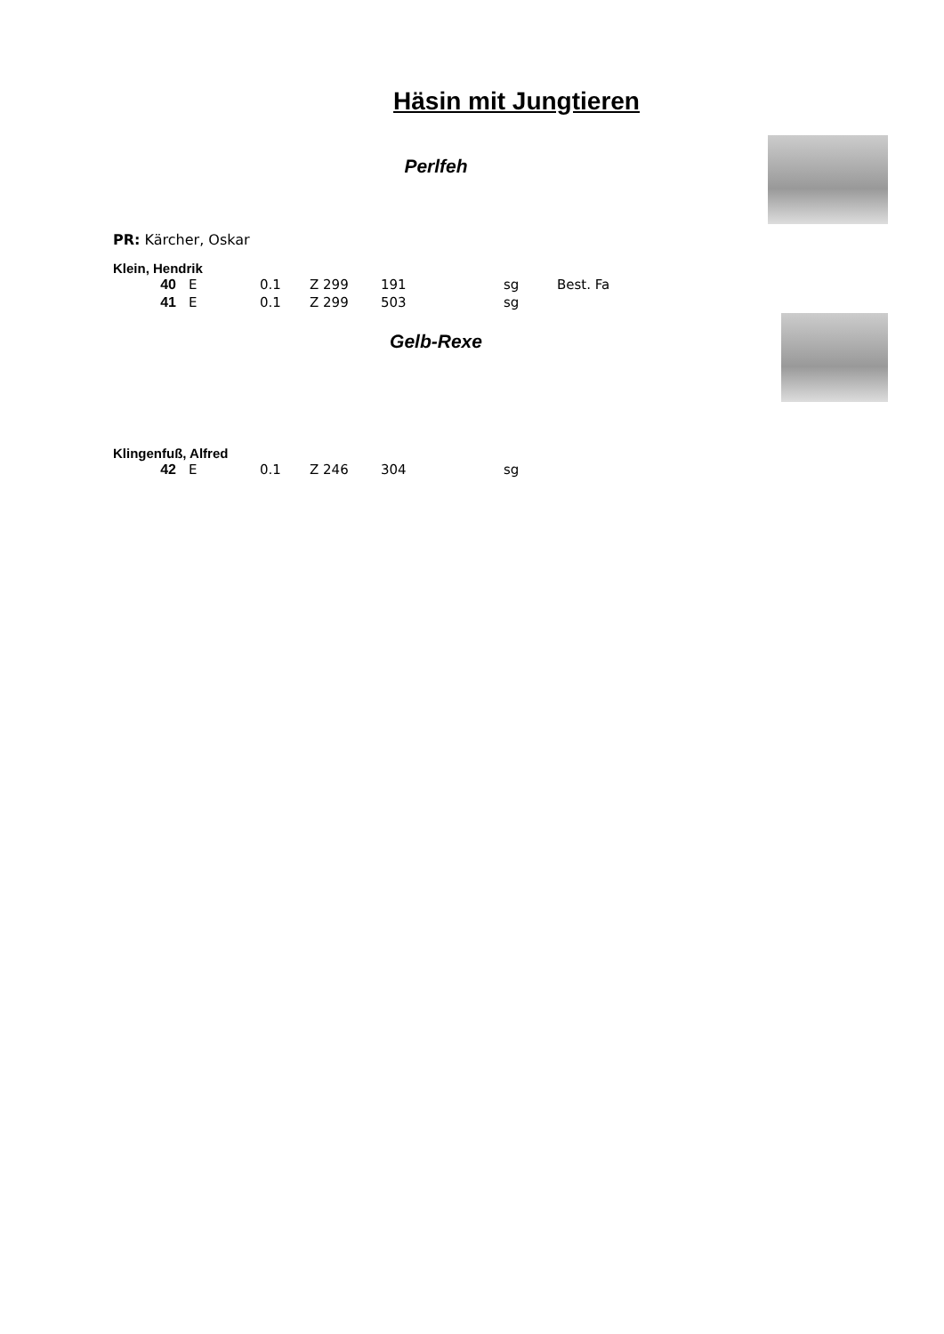Häsin mit Jungtieren
Perlfeh
PR: Kärcher, Oskar
Klein, Hendrik
| 40 | E | 0.1 | Z 299 | 191 | sg | Best. Fa |
| 41 | E | 0.1 | Z 299 | 503 | sg | |
Gelb-Rexe
Klingenfuß, Alfred
| 42 | E | 0.1 | Z 246 | 304 | sg | |